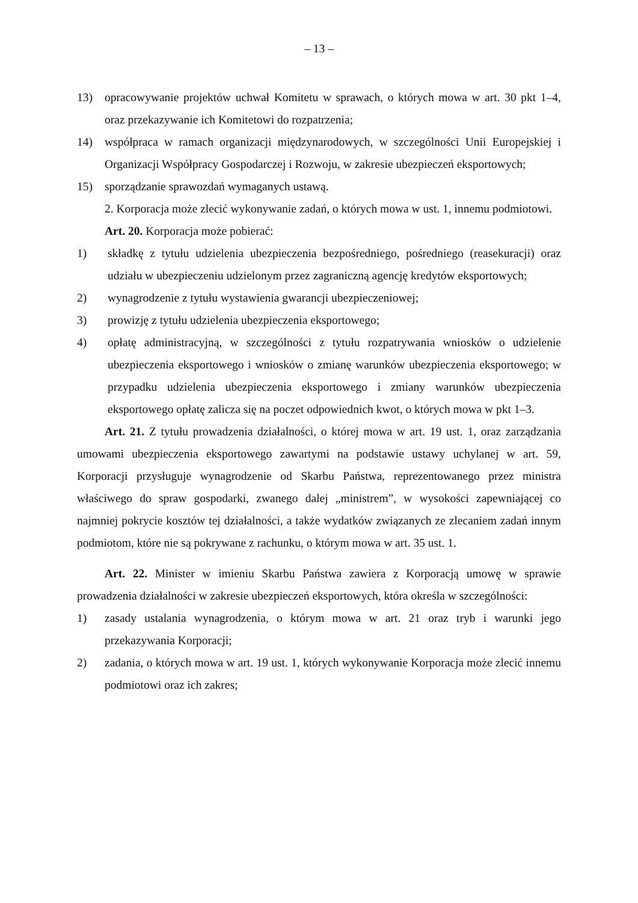– 13 –
13) opracowywanie projektów uchwał Komitetu w sprawach, o których mowa w art. 30 pkt 1–4, oraz przekazywanie ich Komitetowi do rozpatrzenia;
14) współpraca w ramach organizacji międzynarodowych, w szczególności Unii Europejskiej i Organizacji Współpracy Gospodarczej i Rozwoju, w zakresie ubezpieczeń eksportowych;
15) sporządzanie sprawozdań wymaganych ustawą.
2. Korporacja może zlecić wykonywanie zadań, o których mowa w ust. 1, innemu podmiotowi.
Art. 20. Korporacja może pobierać:
1) składkę z tytułu udzielenia ubezpieczenia bezpośredniego, pośredniego (reasekuracji) oraz udziału w ubezpieczeniu udzielonym przez zagraniczną agencję kredytów eksportowych;
2) wynagrodzenie z tytułu wystawienia gwarancji ubezpieczeniowej;
3) prowizję z tytułu udzielenia ubezpieczenia eksportowego;
4) opłatę administracyjną, w szczególności z tytułu rozpatrywania wniosków o udzielenie ubezpieczenia eksportowego i wniosków o zmianę warunków ubezpieczenia eksportowego; w przypadku udzielenia ubezpieczenia eksportowego i zmiany warunków ubezpieczenia eksportowego opłatę zalicza się na poczet odpowiednich kwot, o których mowa w pkt 1–3.
Art. 21. Z tytułu prowadzenia działalności, o której mowa w art. 19 ust. 1, oraz zarządzania umowami ubezpieczenia eksportowego zawartymi na podstawie ustawy uchylanej w art. 59, Korporacji przysługuje wynagrodzenie od Skarbu Państwa, reprezentowanego przez ministra właściwego do spraw gospodarki, zwanego dalej „ministrem”, w wysokości zapewniającej co najmniej pokrycie kosztów tej działalności, a także wydatków związanych ze zlecaniem zadań innym podmiotom, które nie są pokrywane z rachunku, o którym mowa w art. 35 ust. 1.
Art. 22. Minister w imieniu Skarbu Państwa zawiera z Korporacją umowę w sprawie prowadzenia działalności w zakresie ubezpieczeń eksportowych, która określa w szczególności:
1) zasady ustalania wynagrodzenia, o którym mowa w art. 21 oraz tryb i warunki jego przekazywania Korporacji;
2) zadania, o których mowa w art. 19 ust. 1, których wykonywanie Korporacja może zlecić innemu podmiotowi oraz ich zakres;